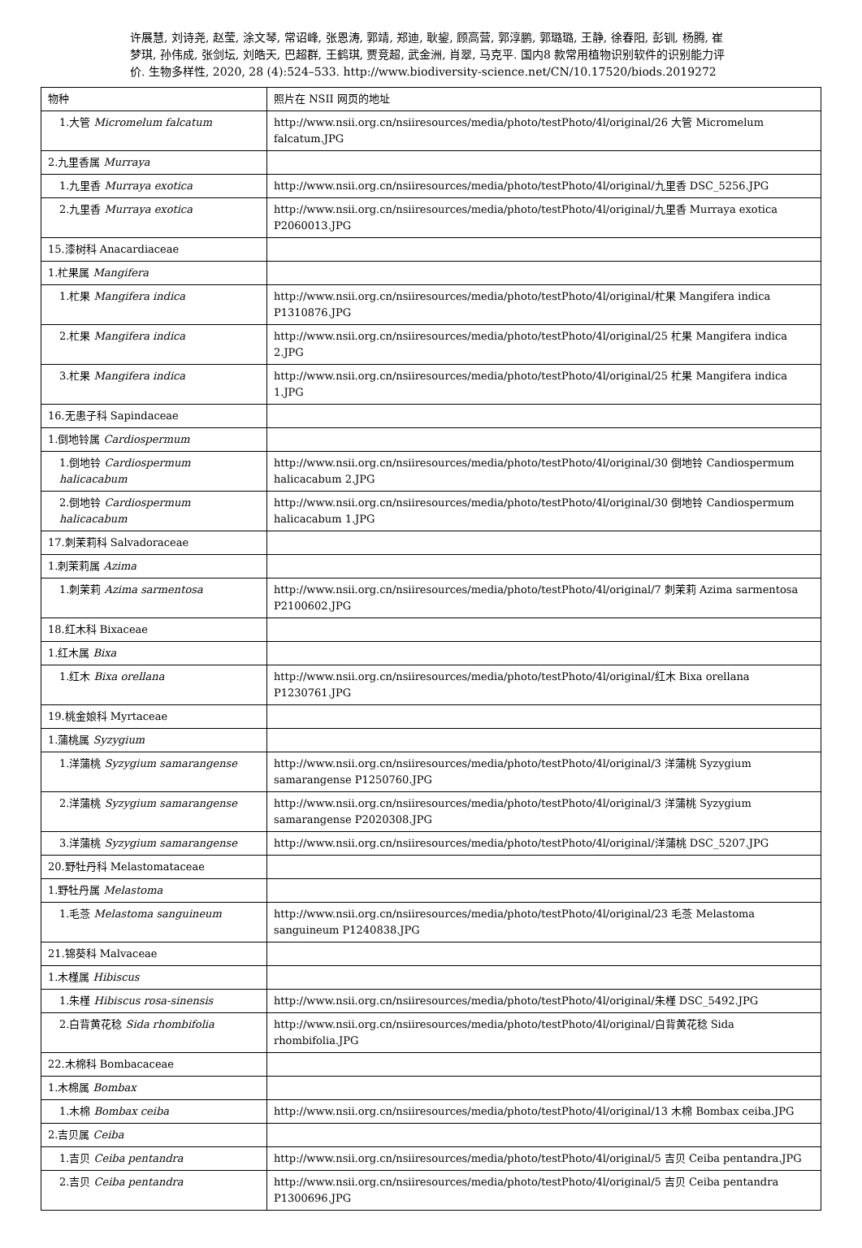许展慧, 刘诗尧, 赵莹, 涂文琴, 常诏峰, 张恩涛, 郭靖, 郑迪, 耿鋆, 顾高营, 郭淳鹏, 郭璐璐, 王静, 徐春阳, 彭钏, 杨腾, 崔梦琪, 孙伟成, 张剑坛, 刘皓天, 巴超群, 王鹤琪, 贾竞超, 武金洲, 肖翠, 马克平. 国内8 款常用植物识别软件的识别能力评价. 生物多样性, 2020, 28 (4):524–533. http://www.biodiversity-science.net/CN/10.17520/biods.2019272
| 物种 | 照片在 NSII 网页的地址 |
| 1.大管 Micromelum falcatum | http://www.nsii.org.cn/nsiiresources/media/photo/testPhoto/4l/original/26 大管 Micromelum falcatum.JPG |
| 2.九里香属 Murraya | |
| 1.九里香 Murraya exotica | http://www.nsii.org.cn/nsiiresources/media/photo/testPhoto/4l/original/九里香 DSC_5256.JPG |
| 2.九里香 Murraya exotica | http://www.nsii.org.cn/nsiiresources/media/photo/testPhoto/4l/original/九里香 Murraya exotica P2060013.JPG |
| 15.漆树科 Anacardiaceae | |
| 1.杧果属 Mangifera | |
| 1.杧果 Mangifera indica | http://www.nsii.org.cn/nsiiresources/media/photo/testPhoto/4l/original/杧果 Mangifera indica P1310876.JPG |
| 2.杧果 Mangifera indica | http://www.nsii.org.cn/nsiiresources/media/photo/testPhoto/4l/original/25 杧果 Mangifera indica 2.JPG |
| 3.杧果 Mangifera indica | http://www.nsii.org.cn/nsiiresources/media/photo/testPhoto/4l/original/25 杧果 Mangifera indica 1.JPG |
| 16.无患子科 Sapindaceae | |
| 1.倒地铃属 Cardiospermum | |
| 1.倒地铃 Cardiospermum halicacabum | http://www.nsii.org.cn/nsiiresources/media/photo/testPhoto/4l/original/30 倒地铃 Candiospermum halicacabum 2.JPG |
| 2.倒地铃 Cardiospermum halicacabum | http://www.nsii.org.cn/nsiiresources/media/photo/testPhoto/4l/original/30 倒地铃 Candiospermum halicacabum 1.JPG |
| 17.刺茉莉科 Salvadoraceae | |
| 1.刺茉莉属 Azima | |
| 1.刺茉莉 Azima sarmentosa | http://www.nsii.org.cn/nsiiresources/media/photo/testPhoto/4l/original/7 刺茉莉 Azima sarmentosa P2100602.JPG |
| 18.红木科 Bixaceae | |
| 1.红木属 Bixa | |
| 1.红木 Bixa orellana | http://www.nsii.org.cn/nsiiresources/media/photo/testPhoto/4l/original/红木 Bixa orellana P1230761.JPG |
| 19.桃金娘科 Myrtaceae | |
| 1.蒲桃属 Syzygium | |
| 1.洋蒲桃 Syzygium samarangense | http://www.nsii.org.cn/nsiiresources/media/photo/testPhoto/4l/original/3 洋蒲桃 Syzygium samarangense P1250760.JPG |
| 2.洋蒲桃 Syzygium samarangense | http://www.nsii.org.cn/nsiiresources/media/photo/testPhoto/4l/original/3 洋蒲桃 Syzygium samarangense P2020308.JPG |
| 3.洋蒲桃 Syzygium samarangense | http://www.nsii.org.cn/nsiiresources/media/photo/testPhoto/4l/original/洋蒲桃 DSC_5207.JPG |
| 20.野牡丹科 Melastomataceae | |
| 1.野牡丹属 Melastoma | |
| 1.毛菍 Melastoma sanguineum | http://www.nsii.org.cn/nsiiresources/media/photo/testPhoto/4l/original/23 毛菍 Melastoma sanguineum P1240838.JPG |
| 21.锦葵科 Malvaceae | |
| 1.木槿属 Hibiscus | |
| 1.朱槿 Hibiscus rosa-sinensis | http://www.nsii.org.cn/nsiiresources/media/photo/testPhoto/4l/original/朱槿 DSC_5492.JPG |
| 2.白背黄花稔 Sida rhombifolia | http://www.nsii.org.cn/nsiiresources/media/photo/testPhoto/4l/original/白背黄花稔 Sida rhombifolia.JPG |
| 22.木棉科 Bombacaceae | |
| 1.木棉属 Bombax | |
| 1.木棉 Bombax ceiba | http://www.nsii.org.cn/nsiiresources/media/photo/testPhoto/4l/original/13 木棉 Bombax ceiba.JPG |
| 2.吉贝属 Ceiba | |
| 1.吉贝 Ceiba pentandra | http://www.nsii.org.cn/nsiiresources/media/photo/testPhoto/4l/original/5 吉贝 Ceiba pentandra.JPG |
| 2.吉贝 Ceiba pentandra | http://www.nsii.org.cn/nsiiresources/media/photo/testPhoto/4l/original/5 吉贝 Ceiba pentandra P1300696.JPG |